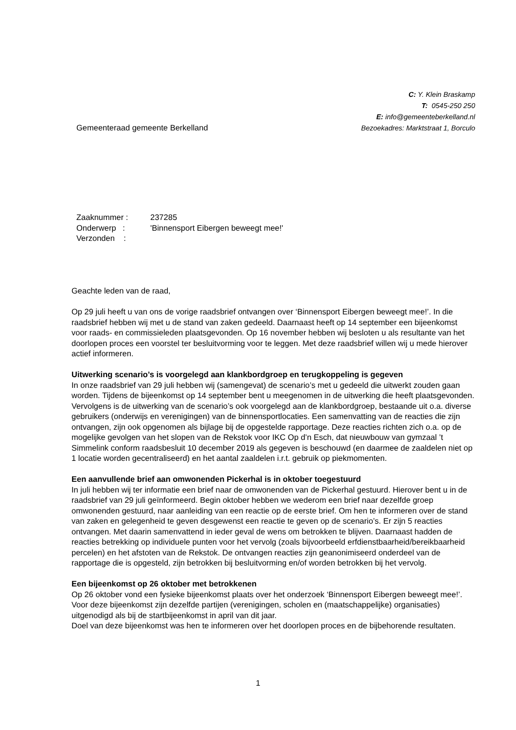Gemeenteraad gemeente Berkelland
C: Y. Klein Braskamp
T: 0545-250 250
E: info@gemeenteberkelland.nl
Bezoekadres: Marktstraat 1, Borculo
| Zaaknummer : | 237285 |
| Onderwerp : | 'Binnensport Eibergen beweegt mee!' |
| Verzonden : | |
Geachte leden van de raad,
Op 29 juli heeft u van ons de vorige raadsbrief ontvangen over ‘Binnensport Eibergen beweegt mee!’. In die raadsbrief hebben wij met u de stand van zaken gedeeld. Daarnaast heeft op 14 september een bijeenkomst voor raads- en commissieleden plaatsgevonden. Op 16 november hebben wij besloten u als resultante van het doorlopen proces een voorstel ter besluitvorming voor te leggen. Met deze raadsbrief willen wij u mede hierover actief informeren.
Uitwerking scenario’s is voorgelegd aan klankbordgroep en terugkoppeling is gegeven
In onze raadsbrief van 29 juli hebben wij (samengevat) de scenario’s met u gedeeld die uitwerkt zouden gaan worden. Tijdens de bijeenkomst op 14 september bent u meegenomen in de uitwerking die heeft plaatsgevonden. Vervolgens is de uitwerking van de scenario’s ook voorgelegd aan de klankbordgroep, bestaande uit o.a. diverse gebruikers (onderwijs en verenigingen) van de binnensportlocaties. Een samenvatting van de reacties die zijn ontvangen, zijn ook opgenomen als bijlage bij de opgestelde rapportage. Deze reacties richten zich o.a. op de mogelijke gevolgen van het slopen van de Rekstok voor IKC Op d’n Esch, dat nieuwbouw van gymzaal ’t Simmelink conform raadsbesluit 10 december 2019 als gegeven is beschouwd (en daarmee de zaaldelen niet op 1 locatie worden gecentraliseerd) en het aantal zaaldelen i.r.t. gebruik op piekmomenten.
Een aanvullende brief aan omwonenden Pickerhal is in oktober toegestuurd
In juli hebben wij ter informatie een brief naar de omwonenden van de Pickerhal gestuurd. Hierover bent u in de raadsbrief van 29 juli geïnformeerd. Begin oktober hebben we wederom een brief naar dezelfde groep omwonenden gestuurd, naar aanleiding van een reactie op de eerste brief. Om hen te informeren over de stand van zaken en gelegenheid te geven desgewenst een reactie te geven op de scenario’s. Er zijn 5 reacties ontvangen. Met daarin samenvattend in ieder geval de wens om betrokken te blijven. Daarnaast hadden de reacties betrekking op individuele punten voor het vervolg (zoals bijvoorbeeld erfdienstbaarheid/bereikbaarheid percelen) en het afstoten van de Rekstok. De ontvangen reacties zijn geanonimiseerd onderdeel van de rapportage die is opgesteld, zijn betrokken bij besluitvorming en/of worden betrokken bij het vervolg.
Een bijeenkomst op 26 oktober met betrokkenen
Op 26 oktober vond een fysieke bijeenkomst plaats over het onderzoek ‘Binnensport Eibergen beweegt mee!’. Voor deze bijeenkomst zijn dezelfde partijen (verenigingen, scholen en (maatschappelijke) organisaties) uitgenodigd als bij de startbijeenkomst in april van dit jaar.
Doel van deze bijeenkomst was hen te informeren over het doorlopen proces en de bijbehorende resultaten.
1